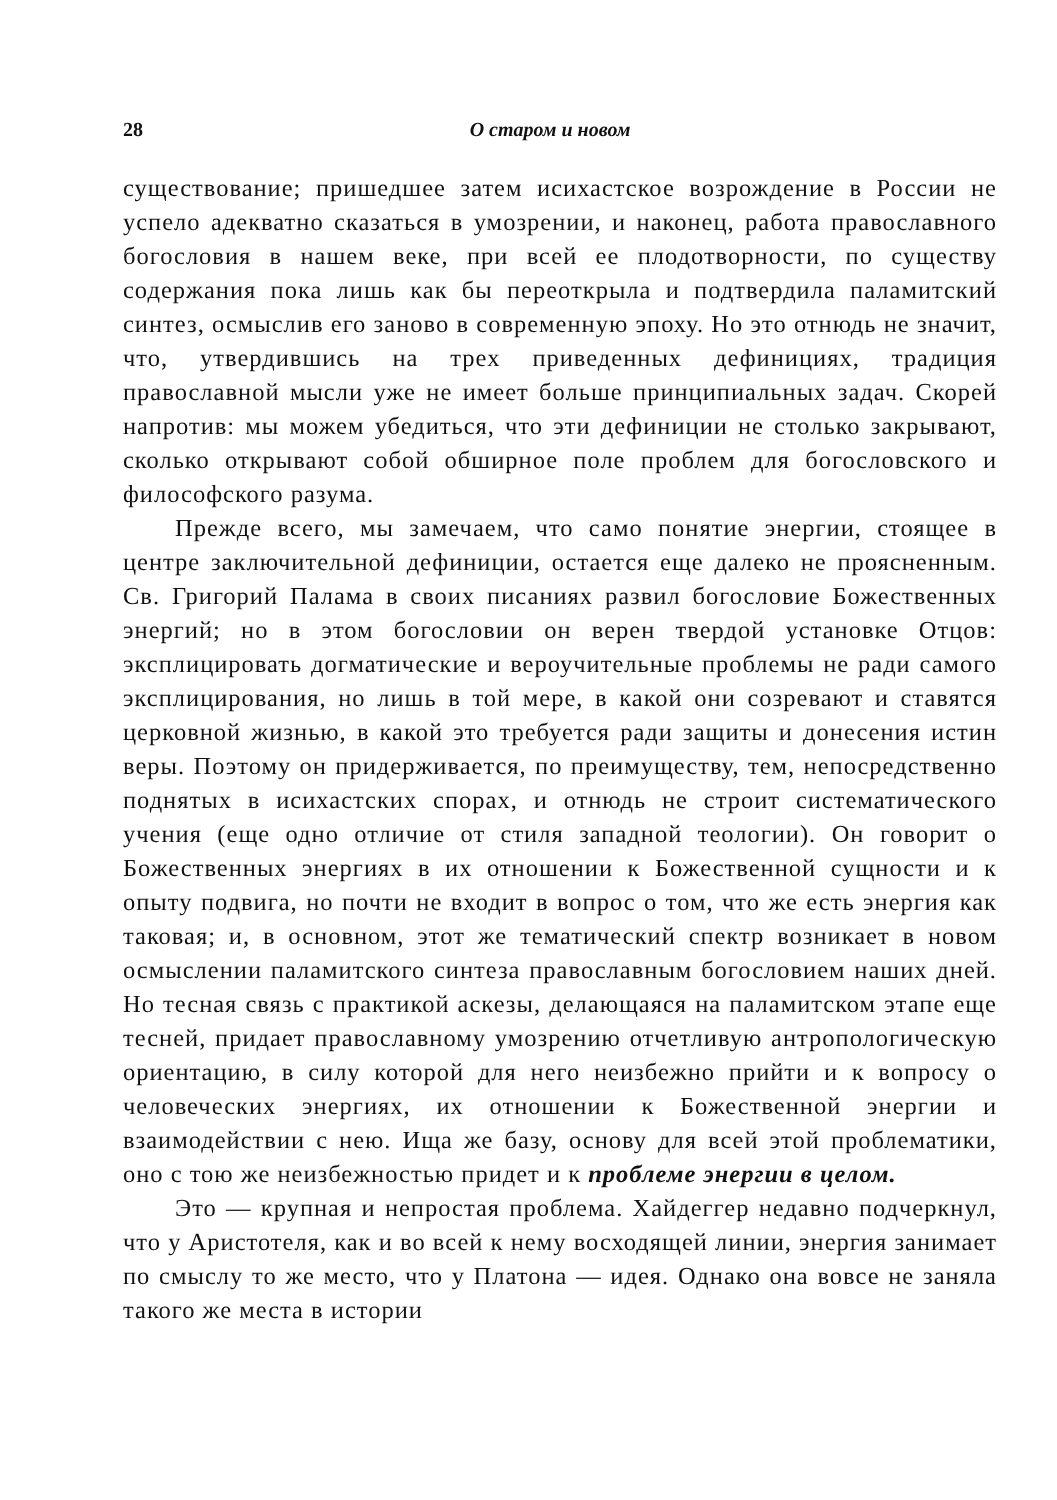28 О старом и новом
существование; пришедшее затем исихастское возрождение в России не успело адекватно сказаться в умозрении, и наконец, работа православного богословия в нашем веке, при всей ее плодотворности, по существу содержания пока лишь как бы переоткрыла и подтвердила паламитский синтез, осмыслив его заново в современную эпоху. Но это отнюдь не значит, что, утвердившись на трех приведенных дефинициях, традиция православной мысли уже не имеет больше принципиальных задач. Скорей напротив: мы можем убедиться, что эти дефиниции не столько закрывают, сколько открывают собой обширное поле проблем для богословского и философского разума.
Прежде всего, мы замечаем, что само понятие энергии, стоящее в центре заключительной дефиниции, остается еще далеко не проясненным. Св. Григорий Палама в своих писаниях развил богословие Божественных энергий; но в этом богословии он верен твердой установке Отцов: эксплицировать догматические и вероучительные проблемы не ради самого эксплицирования, но лишь в той мере, в какой они созревают и ставятся церковной жизнью, в какой это требуется ради защиты и донесения истин веры. Поэтому он придерживается, по преимуществу, тем, непосредственно поднятых в исихастских спорах, и отнюдь не строит систематического учения (еще одно отличие от стиля западной теологии). Он говорит о Божественных энергиях в их отношении к Божественной сущности и к опыту подвига, но почти не входит в вопрос о том, что же есть энергия как таковая; и, в основном, этот же тематический спектр возникает в новом осмыслении паламитского синтеза православным богословием наших дней. Но тесная связь с практикой аскезы, делающаяся на паламитском этапе еще тесней, придает православному умозрению отчетливую антропологическую ориентацию, в силу которой для него неизбежно прийти и к вопросу о человеческих энергиях, их отношении к Божественной энергии и взаимодействии с нею. Ища же базу, основу для всей этой проблематики, оно с тою же неизбежностью придет и к проблеме энергии в целом.
Это — крупная и непростая проблема. Хайдеггер недавно подчеркнул, что у Аристотеля, как и во всей к нему восходящей линии, энергия занимает по смыслу то же место, что у Платона — идея. Однако она вовсе не заняла такого же места в истории